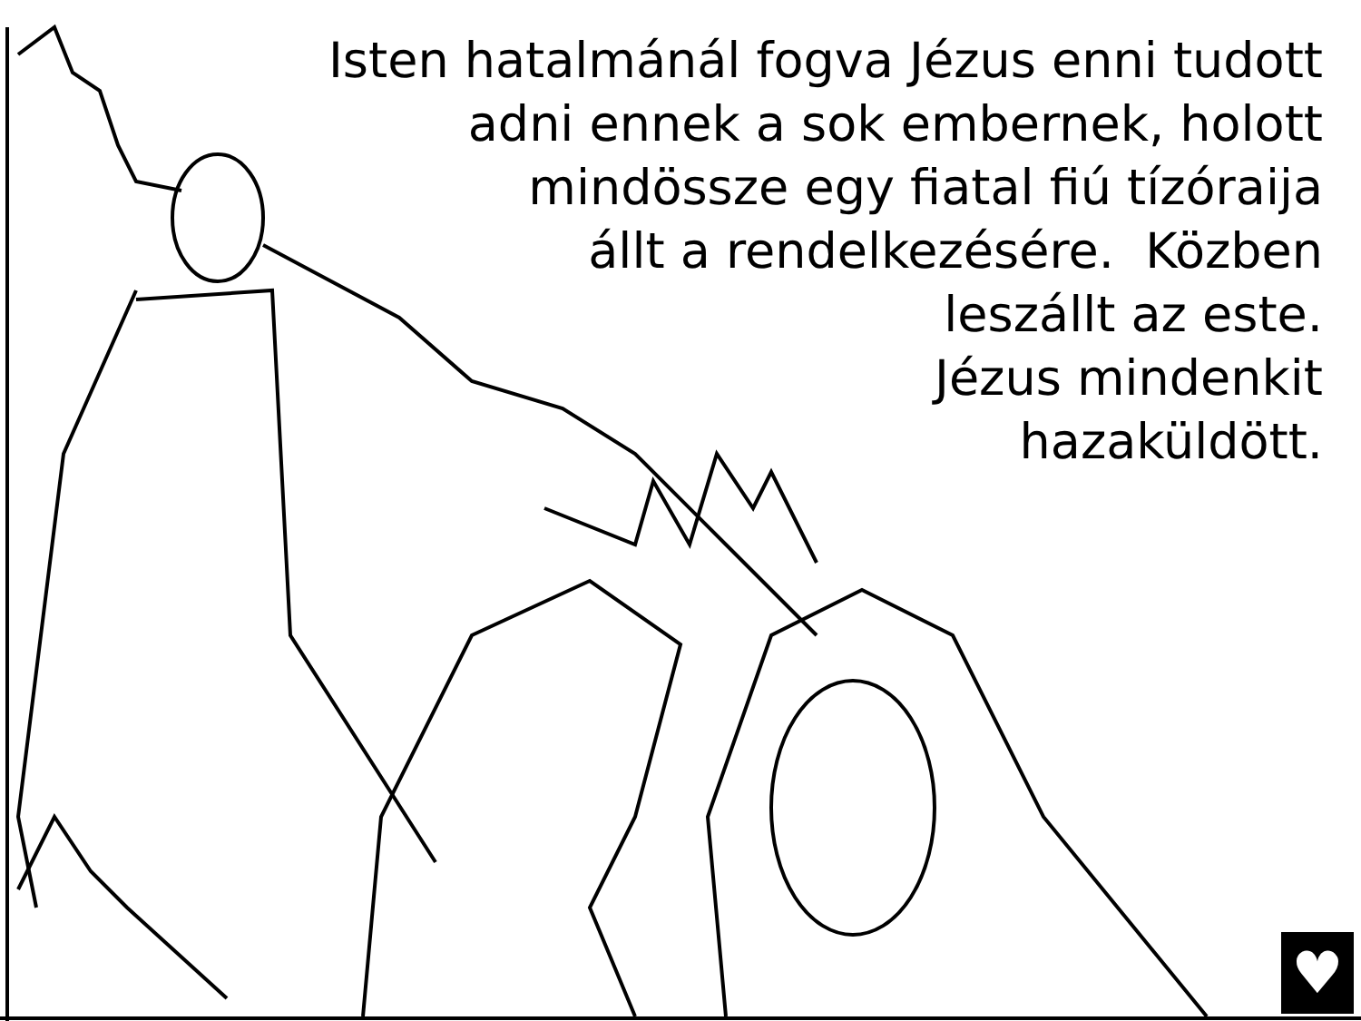Isten hatalmánál fogva Jézus enni tudott
adni ennek a sok embernek, holott
mindössze egy fiatal fiú tízóraija
állt a rendelkezésére. Közben
leszállt az este.
Jézus mindenkit
hazaküldött.
♥